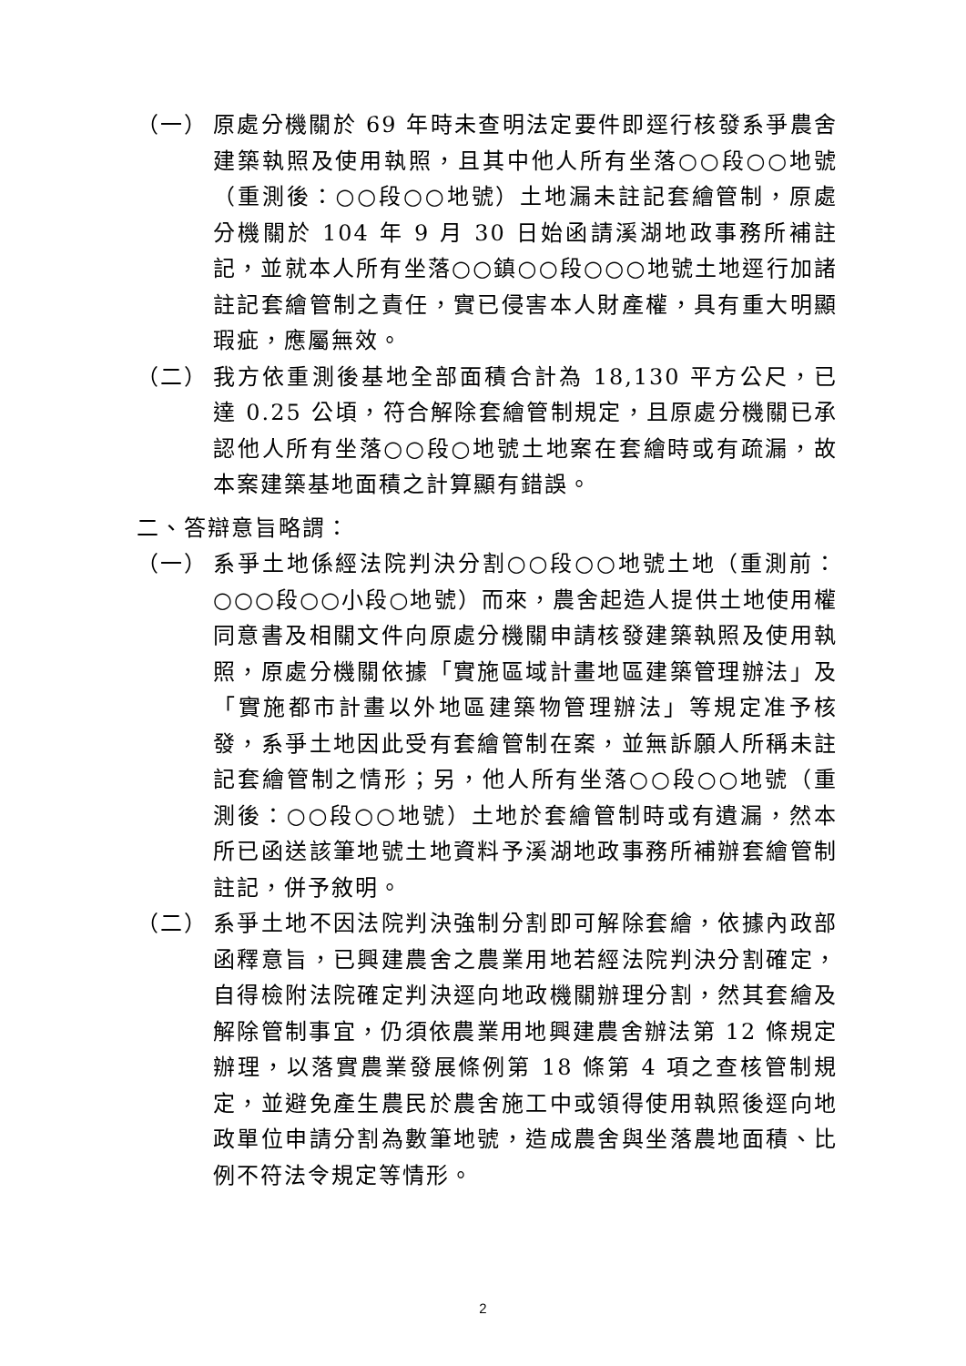（一） 原處分機關於 69 年時未查明法定要件即逕行核發系爭農舍建築執照及使用執照，且其中他人所有坐落○○段○○地號（重測後：○○段○○地號）土地漏未註記套繪管制，原處分機關於 104 年 9 月 30 日始函請溪湖地政事務所補註記，並就本人所有坐落○○鎮○○段○○○地號土地逕行加諸註記套繪管制之責任，實已侵害本人財產權，具有重大明顯瑕疵，應屬無效。
（二） 我方依重測後基地全部面積合計為 18,130 平方公尺，已達 0.25 公頃，符合解除套繪管制規定，且原處分機關已承認他人所有坐落○○段○地號土地案在套繪時或有疏漏，故本案建築基地面積之計算顯有錯誤。
二、答辯意旨略謂：
（一） 系爭土地係經法院判決分割○○段○○地號土地（重測前：○○○段○○小段○地號）而來，農舍起造人提供土地使用權同意書及相關文件向原處分機關申請核發建築執照及使用執照，原處分機關依據「實施區域計畫地區建築管理辦法」及「實施都市計畫以外地區建築物管理辦法」等規定准予核發，系爭土地因此受有套繪管制在案，並無訴願人所稱未註記套繪管制之情形；另，他人所有坐落○○段○○地號（重測後：○○段○○地號）土地於套繪管制時或有遺漏，然本所已函送該筆地號土地資料予溪湖地政事務所補辦套繪管制註記，併予敘明。
（二） 系爭土地不因法院判決強制分割即可解除套繪，依據內政部函釋意旨，已興建農舍之農業用地若經法院判決分割確定，自得檢附法院確定判決逕向地政機關辦理分割，然其套繪及解除管制事宜，仍須依農業用地興建農舍辦法第 12 條規定辦理，以落實農業發展條例第 18 條第 4 項之查核管制規定，並避免產生農民於農舍施工中或領得使用執照後逕向地政單位申請分割為數筆地號，造成農舍與坐落農地面積、比例不符法令規定等情形。
2